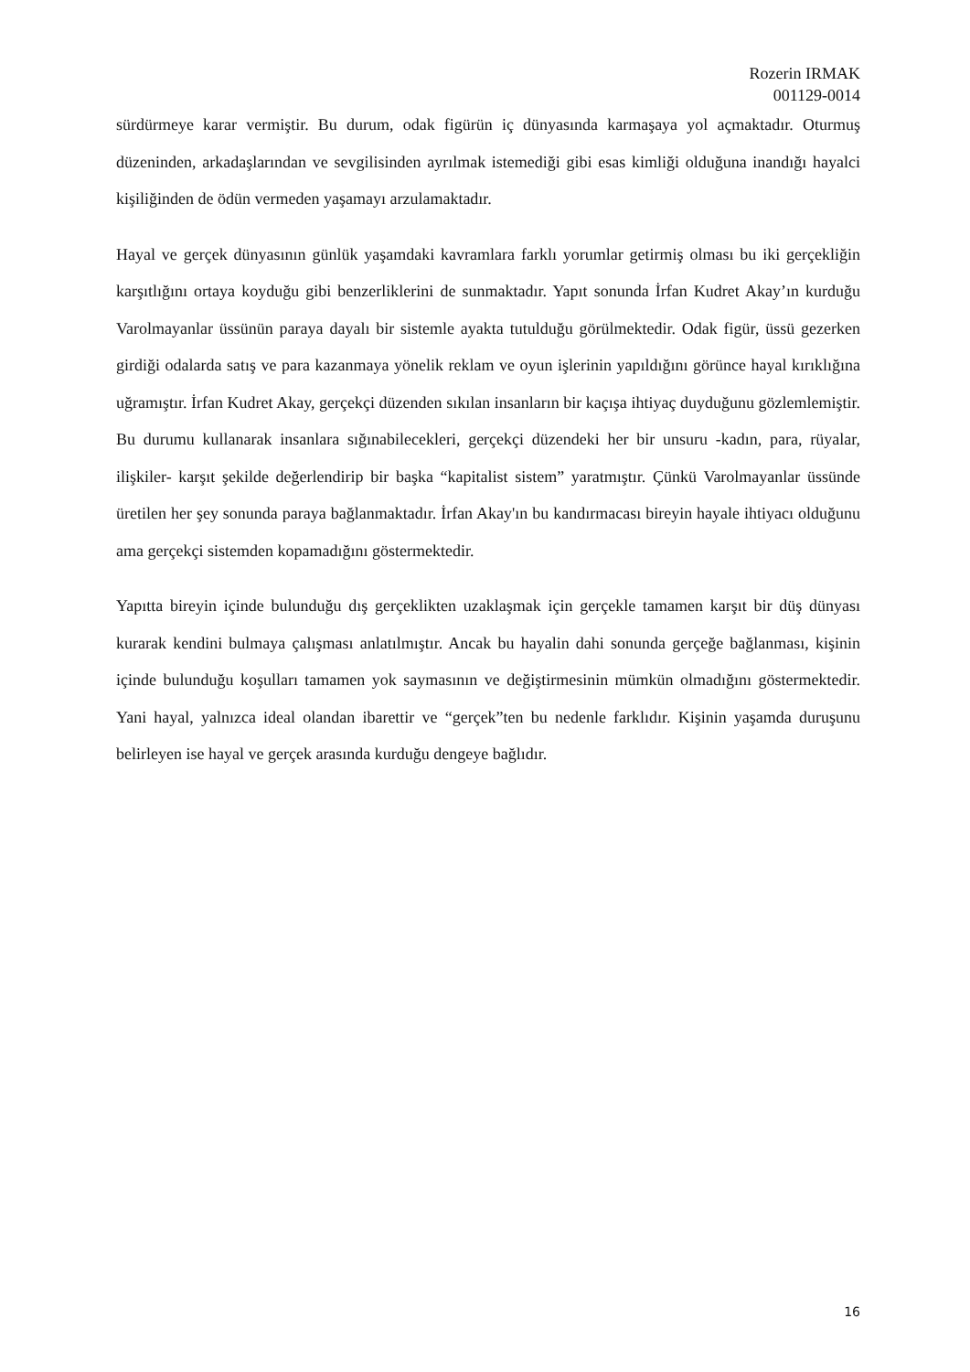Rozerin IRMAK
001129-0014
sürdürmeye karar vermiştir. Bu durum, odak figürün iç dünyasında karmaşaya yol açmaktadır. Oturmuş düzeninden, arkadaşlarından ve sevgilisinden ayrılmak istemediği gibi esas kimliği olduğuna inandığı hayalci kişiliğinden de ödün vermeden yaşamayı arzulamaktadır.
Hayal ve gerçek dünyasının günlük yaşamdaki kavramlara farklı yorumlar getirmiş olması bu iki gerçekliğin karşıtlığını ortaya koyduğu gibi benzerliklerini de sunmaktadır. Yapıt sonunda İrfan Kudret Akay’ın kurduğu Varolmayanlar üssünün paraya dayalı bir sistemle ayakta tutulduğu görülmektedir. Odak figür, üssü gezerken girdiği odalarda satış ve para kazanmaya yönelik reklam ve oyun işlerinin yapıldığını görünce hayal kırıklığına uğramıştır. İrfan Kudret Akay, gerçekçi düzenden sıkılan insanların bir kaçışa ihtiyaç duyduğunu gözlemlemiştir. Bu durumu kullanarak insanlara sığınabilecekleri, gerçekçi düzendeki her bir unsuru -kadın, para, rüyalar, ilişkiler- karşıt şekilde değerlendirip bir başka “kapitalist sistem” yaratmıştır. Çünkü Varolmayanlar üssünde üretilen her şey sonunda paraya bağlanmaktadır. İrfan Akay'ın bu kandırmacası bireyin hayale ihtiyacı olduğunu ama gerçekçi sistemden kopamadığını göstermektedir.
Yapıtta bireyin içinde bulunduğu dış gerçeklikten uzaklaşmak için gerçekle tamamen karşıt bir düş dünyası kurarak kendini bulmaya çalışması anlatılmıştır. Ancak bu hayalin dahi sonunda gerçeğe bağlanması, kişinin içinde bulunduğu koşulları tamamen yok saymasının ve değiştirmesinin mümkün olmadığını göstermektedir. Yani hayal, yalnızca ideal olandan ibarettir ve “gerçek”ten bu nedenle farklıdır. Kişinin yaşamda duruşunu belirleyen ise hayal ve gerçek arasında kurduğu dengeye bağlıdır.
16